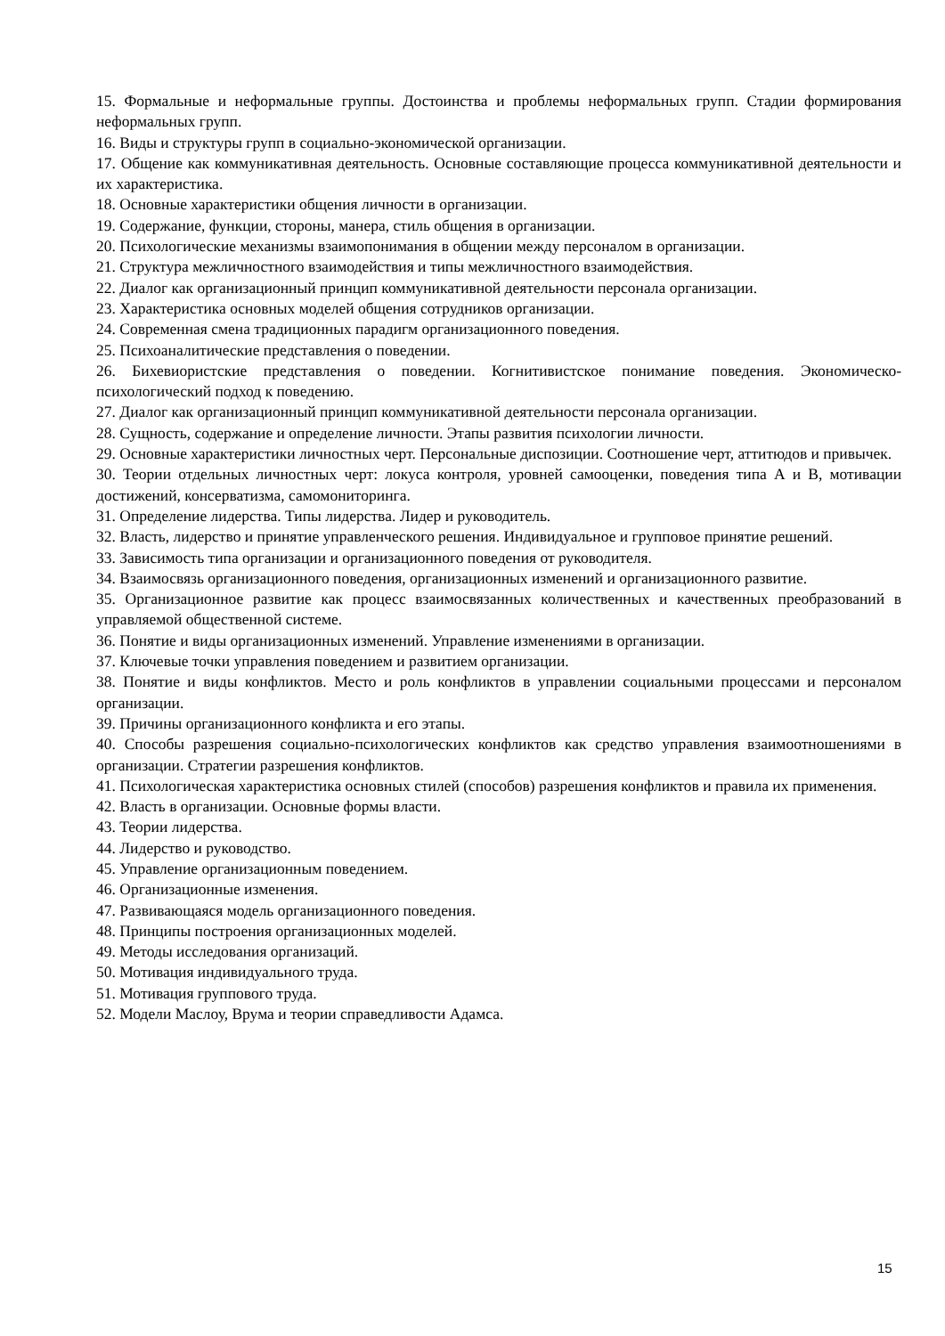15. Формальные и неформальные группы. Достоинства и проблемы неформальных групп. Стадии формирования неформальных групп.
16. Виды и структуры групп в социально-экономической организации.
17. Общение как коммуникативная деятельность. Основные составляющие процесса коммуникативной деятельности и их характеристика.
18. Основные характеристики общения личности в организации.
19. Содержание, функции, стороны, манера, стиль общения в организации.
20. Психологические механизмы взаимопонимания в общении между персоналом в организации.
21. Структура межличностного взаимодействия и типы межличностного взаимодействия.
22. Диалог как организационный принцип коммуникативной деятельности персонала организации.
23. Характеристика основных моделей общения сотрудников организации.
24. Современная смена традиционных парадигм организационного поведения.
25. Психоаналитические представления о поведении.
26. Бихевиористские представления о поведении. Когнитивистское понимание поведения. Экономическо-психологический подход к поведению.
27. Диалог как организационный принцип коммуникативной деятельности персонала организации.
28. Сущность, содержание и определение личности. Этапы развития психологии личности.
29. Основные характеристики личностных черт. Персональные диспозиции. Соотношение черт, аттитюдов и привычек.
30. Теории отдельных личностных черт: локуса контроля, уровней самооценки, поведения типа А и В, мотивации достижений, консерватизма, самомониторинга.
31. Определение лидерства. Типы лидерства. Лидер и руководитель.
32. Власть, лидерство и принятие управленческого решения. Индивидуальное и групповое принятие решений.
33. Зависимость типа организации и организационного поведения от руководителя.
34. Взаимосвязь организационного поведения, организационных изменений и организационного развитие.
35. Организационное развитие как процесс взаимосвязанных количественных и качественных преобразований в управляемой общественной системе.
36. Понятие и виды организационных изменений. Управление изменениями в организации.
37. Ключевые точки управления поведением и развитием организации.
38. Понятие и виды конфликтов. Место и роль конфликтов в управлении социальными процессами и персоналом организации.
39. Причины организационного конфликта и его этапы.
40. Способы разрешения социально-психологических конфликтов как средство управления взаимоотношениями в организации. Стратегии разрешения конфликтов.
41. Психологическая характеристика основных стилей (способов) разрешения конфликтов и правила их применения.
42. Власть в организации. Основные формы власти.
43. Теории лидерства.
44. Лидерство и руководство.
45. Управление организационным поведением.
46. Организационные изменения.
47. Развивающаяся модель организационного поведения.
48. Принципы построения организационных моделей.
49. Методы исследования организаций.
50. Мотивация индивидуального труда.
51. Мотивация группового труда.
52. Модели Маслоу, Врума и теории справедливости Адамса.
15